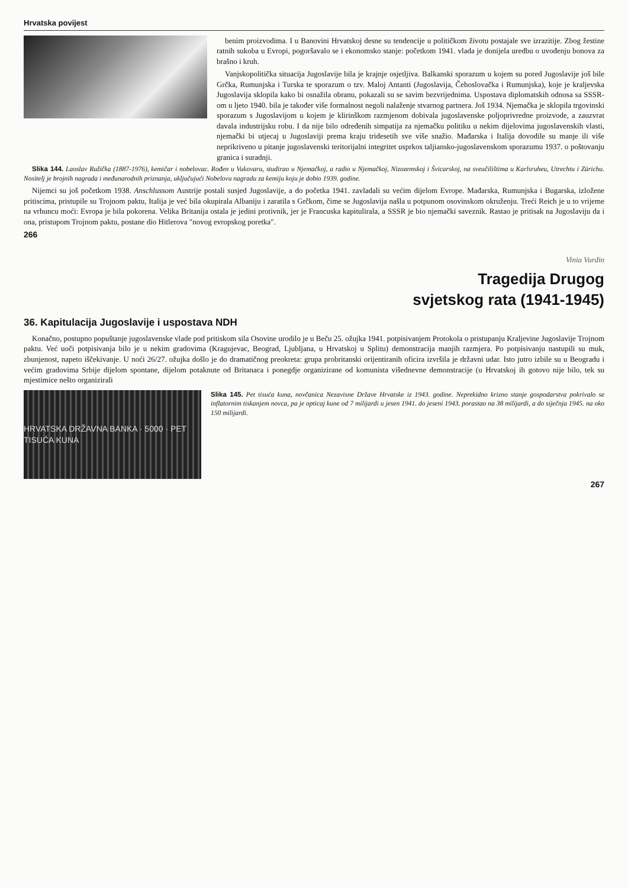Hrvatska povijest
benim proizvodima. I u Banovini Hrvatskoj desne su tendencije u političkom životu postajale sve izrazitije. Zbog žestine ratnih sukoba u Evropi, pogoršavalo se i ekonomsko stanje: početkom 1941. vlada je donijela uredbu o uvođenju bonova za brašno i kruh.
Vanjskopolitička situacija Jugoslavije bila je krajnje osjetljiva. Balkanski sporazum u kojem su pored Jugoslavije još bile Grčka, Rumunjska i Turska te sporazum o tzv. Maloj Antanti (Jugoslavija, Čehoslovačka i Rumunjska), koje je kraljevska Jugoslavija sklopila kako bi osnažila obranu, pokazali su se savim bezvrijednima. Uspostava diplomatskih odnosa sa SSSR-om u ljeto 1940. bila je također više formalnost negoli nalaženje stvarnog partnera. Još 1934. Njemačka je sklopila trgovinski sporazum s Jugoslavijom u kojem je klirinškom razmjenom dobivala jugoslavenske poljoprivredne proizvode, a zauzvrat davala industrijsku robu. I da nije bilo određenih simpatija za njemačku politiku u nekim dijelovima jugoslavenskih vlasti, njemački bi utjecaj u Jugoslaviji prema kraju tridesetih sve više snažio. Mađarska i Italija dovodile su manje ili više neprikriveno u pitanje jugoslavenski teritorijalni integritet usprkos taljiansko-jugoslavenskom sporazumu 1937. o poštovanju granica i suradnji.
Slika 144. Laoslav Ružička (1887-1976), kemičar i nobelovac. Rođen u Vukovaru, studirao u Njemačkoj, a radio u Njemačkoj, Nizozemskoj i Švicarskoj, na sveučilištima u Karlsruheu, Utrechtu i Zürichu. Nositelj je brojnih nagrada i međunarodnih priznanja, uključujući Nobelovu nagradu za kemiju koju je dobio 1939. godine.
Nijemci su još početkom 1938. Anschlussom Austrije postali susjed Jugoslavije, a do početka 1941. zavladali su većim dijelom Evrope. Mađarska, Rumunjska i Bugarska, izložene pritiscima, pristupile su Trojnom paktu, Italija je već bila okupirala Albaniju i zaratila s Grčkom, čime se Jugoslavija našla u potpunom osovinskom okruženju. Treći Reich je u to vrijeme na vrhuncu moći: Evropa je bila pokorena. Velika Britanija ostala je jedini protivnik, jer je Francuska kapitulirala, a SSSR je bio njemački saveznik. Rastao je pritisak na Jugoslaviju da i ona, pristupom Trojnom paktu, postane dio Hitlerova "novog evropskog poretka".
266
Vinia Vurdin
Tragedija Drugog
svjetskog rata (1941-1945)
36. Kapitulacija Jugoslavije i uspostava NDH
Konačno, postupno popuštanje jugoslavenske vlade pod pritiskom sila Osovine urodilo je u Beču 25. ožujka 1941. potpisivanjem Protokola o pristupanju Kraljevine Jugoslavije Trojnom paktu. Već uoči potpisivanja bilo je u nekim gradovima (Kragujevac, Beograd, Ljubljana, u Hrvatskoj u Splitu) demonstracija manjih razmjera. Po potpisivanju nastupili su muk, zbunjenost, napeto iščekivanje. U noći 26/27. ožujka došlo je do dramatičnog preokreta: grupa probritanski orijentiranih oficira izvršila je državni udar. Isto jutro izbile su u Beogradu i većim gradovima Srbije dijelom spontane, dijelom potaknute od Britanaca i ponegdje organizirane od komunista višednevne demonstracije (u Hrvatskoj ih gotovo nije bilo, tek su mjestimice nešto organizirali
HRVATSKA DRŽAVNA BANKA · 5000 · PET TISUĆA KUNA
Slika 145. Pet tisuća kuna, novčanica Nezavisne Države Hrvatske iz 1943. godine. Neprekidno krizno stanje gospodarstva pokrivalo se inflatornim tiskanjem novca, pa je opticaj kune od 7 milijardi u jesen 1941. do jeseni 1943. porastao na 38 milijardi, a do siječnja 1945. na oko 150 milijardi.
267